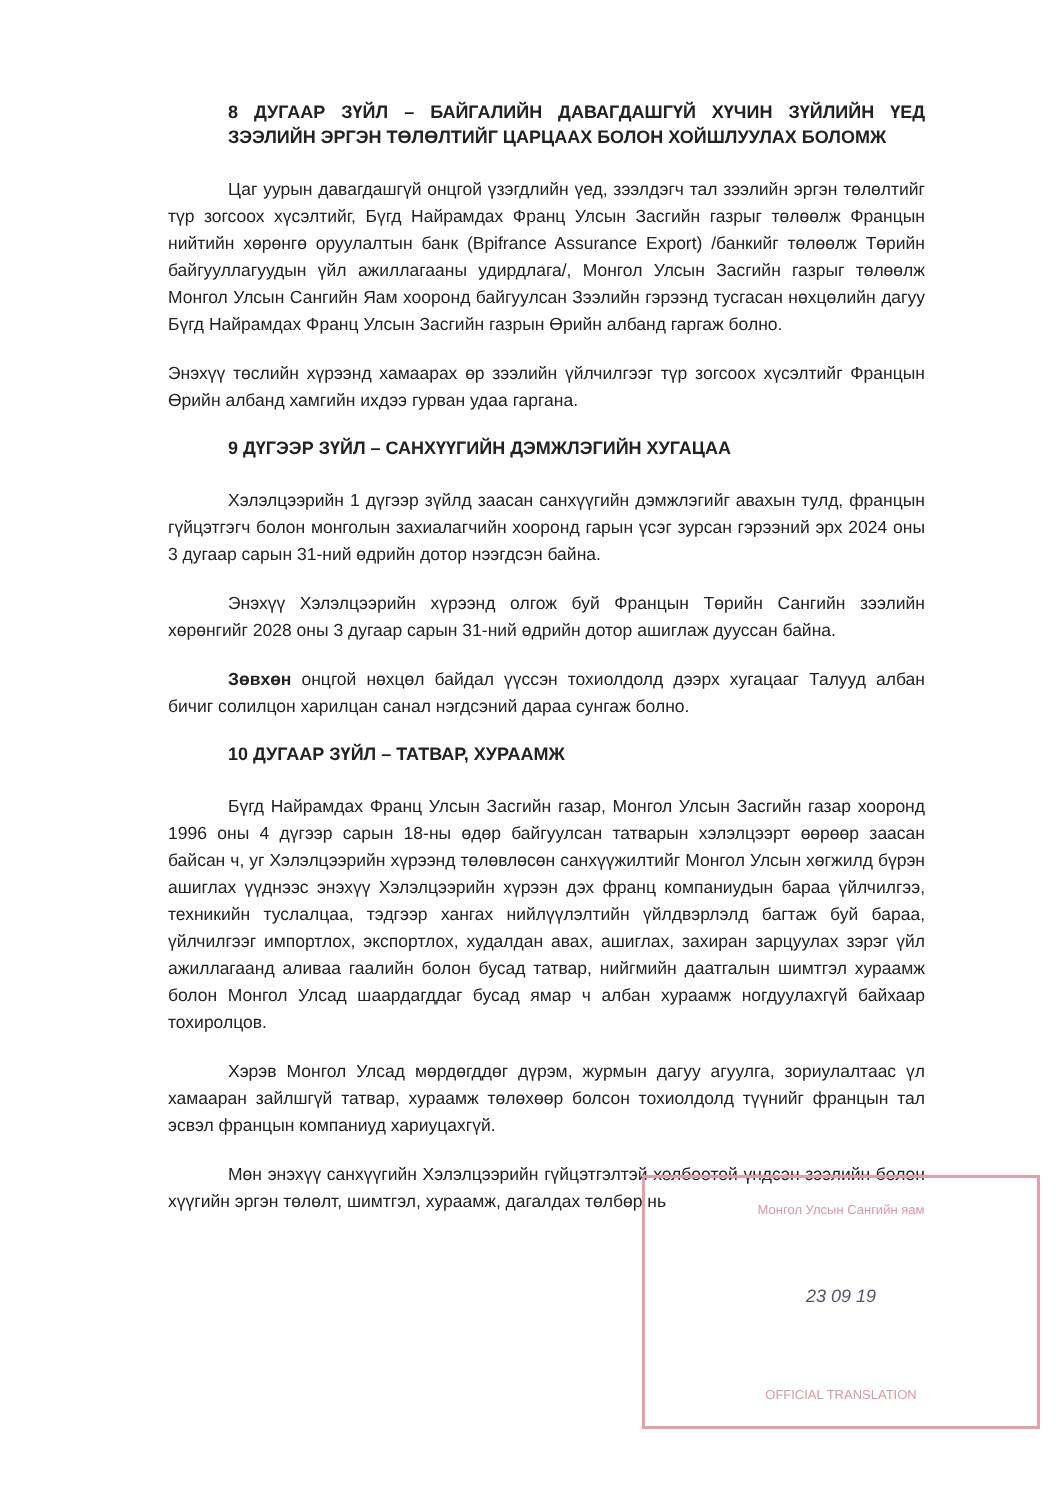8 ДУГААР ЗҮЙЛ – БАЙГАЛИЙН ДАВАГДАШГҮЙ ХҮЧИН ЗҮЙЛИЙН ҮЕД ЗЭЭЛИЙН ЭРГЭН ТӨЛӨЛТИЙГ ЦАРЦААХ БОЛОН ХОЙШЛУУЛАХ БОЛОМЖ
Цаг уурын давагдашгүй онцгой үзэгдлийн үед, зээлдэгч тал зээлийн эргэн төлөлтийг түр зогсоох хүсэлтийг, Бүгд Найрамдах Франц Улсын Засгийн газрыг төлөөлж Францын нийтийн хөрөнгө оруулалтын банк (Bpifrance Assurance Export) /банкийг төлөөлж Төрийн байгууллагуудын үйл ажиллагааны удирдлага/, Монгол Улсын Засгийн газрыг төлөөлж Монгол Улсын Сангийн Яам хооронд байгуулсан Зээлийн гэрээнд тусгасан нөхцөлийн дагуу Бүгд Найрамдах Франц Улсын Засгийн газрын Өрийн албанд гаргаж болно.
Энэхүү төслийн хүрээнд хамаарах өр зээлийн үйлчилгээг түр зогсоох хүсэлтийг Францын Өрийн албанд хамгийн ихдээ гурван удаа гаргана.
9 ДҮГЭЭР ЗҮЙЛ – САНХҮҮГИЙН ДЭМЖЛЭГИЙН ХУГАЦАА
Хэлэлцээрийн 1 дүгээр зүйлд заасан санхүүгийн дэмжлэгийг авахын тулд, францын гүйцэтгэгч болон монголын захиалагчийн хооронд гарын үсэг зурсан гэрээний эрх 2024 оны 3 дугаар сарын 31-ний өдрийн дотор нээгдсэн байна.
Энэхүү Хэлэлцээрийн хүрээнд олгож буй Францын Төрийн Сангийн зээлийн хөрөнгийг 2028 оны 3 дугаар сарын 31-ний өдрийн дотор ашиглаж дууссан байна.
Зөвхөн онцгой нөхцөл байдал үүссэн тохиолдолд дээрх хугацааг Талууд албан бичиг солилцон харилцан санал нэгдсэний дараа сунгаж болно.
10 ДУГААР ЗҮЙЛ – ТАТВАР, ХУРААМЖ
Бүгд Найрамдах Франц Улсын Засгийн газар, Монгол Улсын Засгийн газар хооронд 1996 оны 4 дүгээр сарын 18-ны өдөр байгуулсан татварын хэлэлцээрт өөрөөр заасан байсан ч, уг Хэлэлцээрийн хүрээнд төлөвлөсөн санхүүжилтийг Монгол Улсын хөгжилд бүрэн ашиглах үүднээс энэхүү Хэлэлцээрийн хүрээн дэх франц компаниудын бараа үйлчилгээ, техникийн туслалцаа, тэдгээр хангах нийлүүлэлтийн үйлдвэрлэлд багтаж буй бараа, үйлчилгээг импортлох, экспортлох, худалдан авах, ашиглах, захиран зарцуулах зэрэг үйл ажиллагаанд аливаа гаалийн болон бусад татвар, нийгмийн даатгалын шимтгэл хураамж болон Монгол Улсад шаардагддаг бусад ямар ч албан хураамж ногдуулахгүй байхаар тохиролцов.
Хэрэв Монгол Улсад мөрдөгддөг дүрэм, журмын дагуу агуулга, зориулалтаас үл хамааран зайлшгүй татвар, хураамж төлөхөөр болсон тохиолдолд түүнийг францын тал эсвэл францын компаниуд хариуцахгүй.
Мөн энэхүү санхүүгийн Хэлэлцээрийн гүйцэтгэлтэй холбоотой үндсэн зээлийн болон хүүгийн эргэн төлөлт, шимтгэл, хураамж, дагалдах төлбөр нь
Монгол Улсын Сангийн яам
23 09 19
OFFICIAL TRANSLATION